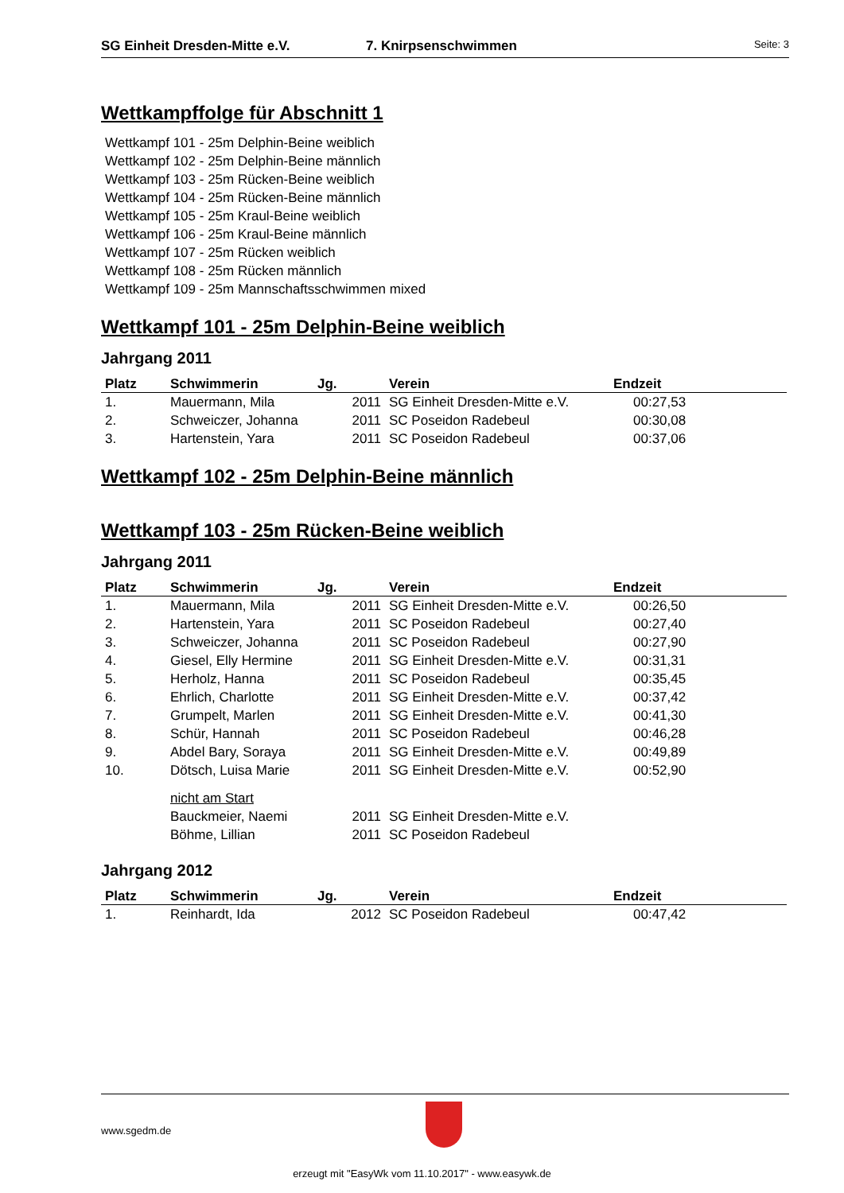SG Einheit Dresden-Mitte e.V. 7. Knirpsenschwimmen Seite: 3
Wettkampffolge für Abschnitt 1
Wettkampf 101 - 25m Delphin-Beine weiblich
Wettkampf 102 - 25m Delphin-Beine männlich
Wettkampf 103 - 25m Rücken-Beine weiblich
Wettkampf 104 - 25m Rücken-Beine männlich
Wettkampf 105 - 25m Kraul-Beine weiblich
Wettkampf 106 - 25m Kraul-Beine männlich
Wettkampf 107 - 25m Rücken weiblich
Wettkampf 108 - 25m Rücken männlich
Wettkampf 109 - 25m Mannschaftsschwimmen mixed
Wettkampf 101 - 25m Delphin-Beine weiblich
Jahrgang 2011
| Platz | Schwimmerin | Jg. | Verein | Endzeit |
| --- | --- | --- | --- | --- |
| 1. | Mauermann, Mila | 2011 | SG Einheit Dresden-Mitte e.V. | 00:27,53 |
| 2. | Schweiczer, Johanna | 2011 | SC Poseidon Radebeul | 00:30,08 |
| 3. | Hartenstein, Yara | 2011 | SC Poseidon Radebeul | 00:37,06 |
Wettkampf 102 - 25m Delphin-Beine männlich
Wettkampf 103 - 25m Rücken-Beine weiblich
Jahrgang 2011
| Platz | Schwimmerin | Jg. | Verein | Endzeit |
| --- | --- | --- | --- | --- |
| 1. | Mauermann, Mila | 2011 | SG Einheit Dresden-Mitte e.V. | 00:26,50 |
| 2. | Hartenstein, Yara | 2011 | SC Poseidon Radebeul | 00:27,40 |
| 3. | Schweiczer, Johanna | 2011 | SC Poseidon Radebeul | 00:27,90 |
| 4. | Giesel, Elly Hermine | 2011 | SG Einheit Dresden-Mitte e.V. | 00:31,31 |
| 5. | Herholz, Hanna | 2011 | SC Poseidon Radebeul | 00:35,45 |
| 6. | Ehrlich, Charlotte | 2011 | SG Einheit Dresden-Mitte e.V. | 00:37,42 |
| 7. | Grumpelt, Marlen | 2011 | SG Einheit Dresden-Mitte e.V. | 00:41,30 |
| 8. | Schür, Hannah | 2011 | SC Poseidon Radebeul | 00:46,28 |
| 9. | Abdel Bary, Soraya | 2011 | SG Einheit Dresden-Mitte e.V. | 00:49,89 |
| 10. | Dötsch, Luisa Marie | 2011 | SG Einheit Dresden-Mitte e.V. | 00:52,90 |
| | nicht am Start | | | |
| | Bauckmeier, Naemi | 2011 | SG Einheit Dresden-Mitte e.V. | |
| | Böhme, Lillian | 2011 | SC Poseidon Radebeul | |
Jahrgang 2012
| Platz | Schwimmerin | Jg. | Verein | Endzeit |
| --- | --- | --- | --- | --- |
| 1. | Reinhardt, Ida | 2012 | SC Poseidon Radebeul | 00:47,42 |
www.sgedm.de
erzeugt mit "EasyWk vom 11.10.2017" - www.easywk.de